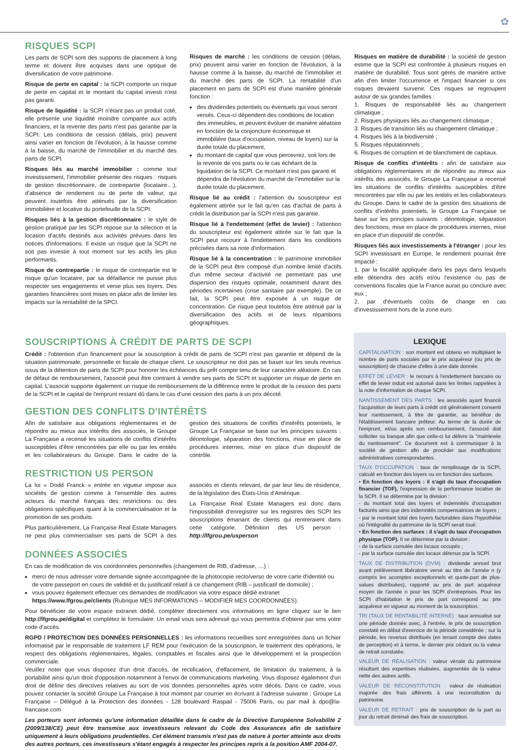✿
RISQUES SCPI
Les parts de SCPI sont des supports de placement à long terme et doivent être acquises dans une optique de diversification de votre patrimoine.
Risque de perte en capital : la SCPI comporte un risque de perte en capital et le montant du capital investi n'est pas garanti.
Risque de liquidité : la SCPI n'étant pas un produit coté, elle présente une liquidité moindre comparée aux actifs financiers, et la revente des parts n'est pas garantie par la SCPI. Les conditions de cession (délais, prix) peuvent ainsi varier en fonction de l'évolution, à la hausse comme à la baisse, du marché de l'immobilier et du marché des parts de SCPI.
Risques liés au marché immobilier : comme tout investissement, l'immobilier présente des risques : risques de gestion discrétionnaire, de contrepartie (locataire…), d'absence de rendement ou de perte de valeur, qui peuvent toutefois être atténués par la diversification immobilière et locative du portefeuille de la SCPI.
Risques liés à la gestion discrétionnaire : le style de gestion pratiqué par les SCPI repose sur la sélection et la location d'actifs destinés aux activités prévues dans les notices d'informations. Il existe un risque que la SCPI ne soit pas investie à tout moment sur les actifs les plus performants.
Risque de contrepartie : le risque de contrepartie est le risque qu'un locataire, par sa défaillance ne puisse plus respecter ses engagements et verse plus ses loyers. Des garanties financières sont mises en place afin de limiter les impacts sur la rentabilité de la SPCI.
Risques de marché : les conditions de cession (délais, prix) peuvent ainsi varier en fonction de l'évolution, à la hausse comme à la baisse, du marché de l'immobilier et du marché des parts de SCPI. La rentabilité d'un placement en parts de SCPI est d'une manière générale fonction :
des dividendes potentiels ou éventuels qui vous seront versés. Ceux-ci dépendent des conditions de location des immeubles, et peuvent évoluer de manière aléatoire en fonction de la conjoncture économique et immobilière (taux d'occupation, niveau de loyers) sur la durée totale du placement,
du montant de capital que vous percevrez, soit lors de la revente de vos parts ou le cas échéant de la liquidation de la SCPI. Ce montant n'est pas garanti et dépendra de l'évolution du marché de l'immobilier sur la durée totale du placement.
Risque lié au crédit : l'attention du souscripteur est également attirée sur le fait qu'en cas d'achat de parts à crédit la distribution par la SCPI n'est pas garantie.
Risque lié à l'endettement (effet de levier) : l'attention du souscripteur est également attirée sur le fait que la SCPI peut recourir à l'endettement dans les conditions précisées dans sa note d'information.
Risque lié à la concentration : le patrimoine immobilier de la SCPI peut être composé d'un nombre limité d'actifs d'un même secteur d'activité ne permettant pas une dispersion des risques optimale, notamment durant des périodes incertaines (crise sanitaire par exemple). De ce fait, la SCPI peut être exposée à un risque de concentration. Ce risque peut toutefois être atténué par la diversification des actifs et de leurs répartitions géographiques.
Risques en matière de durabilité : la société de gestion estime que la SCPI est confrontée à plusieurs risques en matière de durabilité. Tous sont gérés de manière active afin d'en limiter l'occurrence et l'impact financier si ces risques devaient survenir. Ces risques se regroupent autour de six grandes familles :
1. Risques de responsabilité liés au changement climatique ;
2. Risques physiques liés au changement climatique ;
3. Risques de transition liés au changement climatique ;
4. Risques liés à la biodiversité ;
5. Risques réputationnels ;
6. Risques de corruption et de blanchiment de capitaux.
Risque de conflits d'intérêts : afin de satisfaire aux obligations réglementaires et de répondre au mieux aux intérêts des associés, le Groupe La Française a recensé les situations de conflits d'intérêts susceptibles d'être rencontrées par elle ou par les entités et les collaborateurs du Groupe. Dans le cadre de la gestion des situations de conflits d'intérêts potentiels, le Groupe La Française se base sur les principes suivants : déontologie, séparation des fonctions, mise en place de procédures internes, mise en place d'un dispositif de contrôle.
Risques liés aux investissements à l'étranger : pour les SCPI investissant en Europe, le rendement pourrait être impacté :
1. par la fiscalité appliquée dans les pays dans lesquels elle détiendra des actifs et/ou l'existence ou pas de conventions fiscales que la France aurait pu conclure avec eux ;
2. par d'éventuels coûts de change en cas d'investissement hors de la zone euro.
SOUSCRIPTIONS À CRÉDIT DE PARTS DE SCPI
Crédit : l'obtention d'un financement pour la souscription à crédit de parts de SCPI n'est pas garantie et dépend de la situation patrimoniale, personnelle et fiscale de chaque client. Le souscripteur ne doit pas se baser sur les seuls revenus issus de la détention de parts de SCPI pour honorer les échéances du prêt compte tenu de leur caractère aléatoire. En cas de défaut de remboursement, l'associé peut être contraint à vendre ses parts de SCPI et supporter un risque de perte en capital. L'associé supporte également un risque de remboursement de la différence entre le produit de la cession des parts de la SCPI et le capital de l'emprunt restant dû dans le cas d'une cession des parts à un prix décoté.
GESTION DES CONFLITS D'INTÉRÊTS
Afin de satisfaire aux obligations réglementaires et de répondre au mieux aux intérêts des associés, le Groupe La Française a recensé les situations de conflits d'intérêts susceptibles d'être rencontrées par elle ou par les entités et les collaborateurs du Groupe. Dans le cadre de la gestion des situations de conflits d'intérêts potentiels, le Groupe La Française se base sur les principes suivants : déontologie, séparation des fonctions, mise en place de procédures internes, mise en place d'un dispositif de contrôle.
RESTRICTION US PERSON
La loi « Dodd Franck » entrée en vigueur impose aux sociétés de gestion comme à l'ensemble des autres acteurs du marché français des restrictions ou des obligations spécifiques quant à la commercialisation et la promotion de ses produits.
Plus particulièrement, La Française Real Estate Managers ne peut plus commercialiser ses parts de SCPI à des associés et clients relevant, de par leur lieu de résidence, de la législation des États-Unis d'Amérique.
La Française Real Estate Managers est donc dans l'impossibilité d'enregistrer sur les registres des SCPI les souscriptions émanant de clients qui rentreraient dans cette catégorie. Définition des US person : http://lfgrou.pe/usperson
DONNÉES ASSOCIÉS
En cas de modification de vos coordonnées personnelles (changement de RIB, d'adresse, …) :
merci de nous adresser votre demande signée accompagnée de la photocopie recto/verso de votre carte d'identité ou de votre passeport en cours de validité et du justificatif relatif à ce changement (RIB – justificatif de domicile) ;
vous pouvez également effectuer ces demandes de modification via votre espace dédié extranet https://www.lfgrou.pe/clients (Rubrique MES INFORMATIONS – MODIFIER MES COORDONNÉES).
Pour bénéficier de votre espace extranet dédié, compléter directement vos informations en ligne cliquez sur le lien http://lfgrou.pe/digital et complétez le formulaire. Un email vous sera adressé qui vous permettra d'obtenir par sms votre code d'accès.
RGPD / PROTECTION DES DONNÉES PERSONNELLES : les informations recueillies sont enregistrées dans un fichier informatisé par le responsable de traitement LF REM pour l'exécution de la souscription, le traitement des opérations, le respect des obligations réglementaires, légales, comptables et fiscales ainsi que le développement et la prospection commerciale.
Veuillez noter que vous disposez d'un droit d'accès, de rectification, d'effacement, de limitation du traitement, à la portabilité ainsi qu'un droit d'opposition notamment à l'envoi de communications marketing. Vous disposez également d'un droit de définir des directives relatives au sort de vos données personnelles après votre décès. Dans ce cadre, vous pouvez contacter la société Groupe La Française à tout moment par courrier en écrivant à l'adresse suivante : Groupe La Française – Délégué à la Protection des données - 128 boulevard Raspail - 75006 Paris, ou par mail à dpo@la-francaise.com
Les porteurs sont informés qu'une information détaillée dans le cadre de la Directive Européenne Solvabilité 2 (2009/138/CE) peut être transmise aux investisseurs relevant du Code des Assurances afin de satisfaire uniquement à leurs obligations prudentielles. Cet élément transmis n'est pas de nature à porter atteinte aux droits des autres porteurs, ces investisseurs s'étant engagés à respecter les principes repris à la position AMF 2004-07.
LEXIQUE
CAPITALISATION : son montant est obtenu en multipliant le nombre de parts sociales par le prix acquéreur (ou prix de souscription) de chacune d'elles à une date donnée.
EFFET DE LEVIER : le recours à l'endettement bancaire ou effet de levier induit est autorisé dans les limites rappelées à la note d'information de chaque SCPI.
NANTISSEMENT DES PARTS : les associés ayant financé l'acquisition de leurs parts à crédit ont généralement consenti leur nantissement, à titre de garantie, au bénéfice de l'établissement bancaire prêteur. Au terme de la durée de l'emprunt, et/ou après son remboursement, l'associé doit solliciter sa banque afin que celle-ci lui délivre la "mainlevée du nantissement". Ce document est à communiquer à la société de gestion afin de procéder aux modifications administratives correspondantes.
TAUX D'OCCUPATION : taux de remplissage de la SCPI, calculé en fonction des loyers ou en fonction des surfaces.
• En fonction des loyers : il s'agit du taux d'occupation financier (TOF), l'expression de la performance locative de la SCPI. Il se détermine par la division :
- du montant total des loyers et indemnités d'occupation facturés ainsi que des indemnités compensatrices de loyers ;
- par le montant total des loyers facturables dans l'hypothèse où l'intégralité du patrimoine de la SCPI serait loué.
• En fonction des surfaces : il s'agit du taux d'occupation physique (TOP). Il se détermine par la division :
- de la surface cumulée des locaux occupés ;
- par la surface cumulée des locaux détenus par la SCPI.
TAUX DE DISTRIBUTION (DVM) : dividende annuel brut avant prélèvement libératoire versé au titre de l'année n (y compris les acomptes exceptionnels et quote-part de plus-values distribuées), rapporté au prix de part acquéreur moyen de l'année n pour les SCPI d'entreprises. Pour les SCPI d'habitation le prix de part correspond au prix acquéreur en vigueur au moment de la souscription.
TRI (TAUX DE RENTABILITÉ INTERNE) : taux annualisé sur une période donnée avec, à l'entrée, le prix de souscription constaté en début d'exercice de la période considérée ; sur la période, les revenus distribués (en tenant compte des dates de perception) et à terme, le dernier prix cédant ou la valeur de retrait constatée.
VALEUR DE RÉALISATION : valeur vénale du patrimoine résultant des expertises réalisées, augmentée de la valeur nette des autres actifs.
VALEUR DE RECONSTITUTION : valeur de réalisation majorée des frais afférents à une reconstitution du patrimoine.
VALEUR DE RETRAIT : prix de souscription de la part au jour du retrait diminué des frais de souscription.